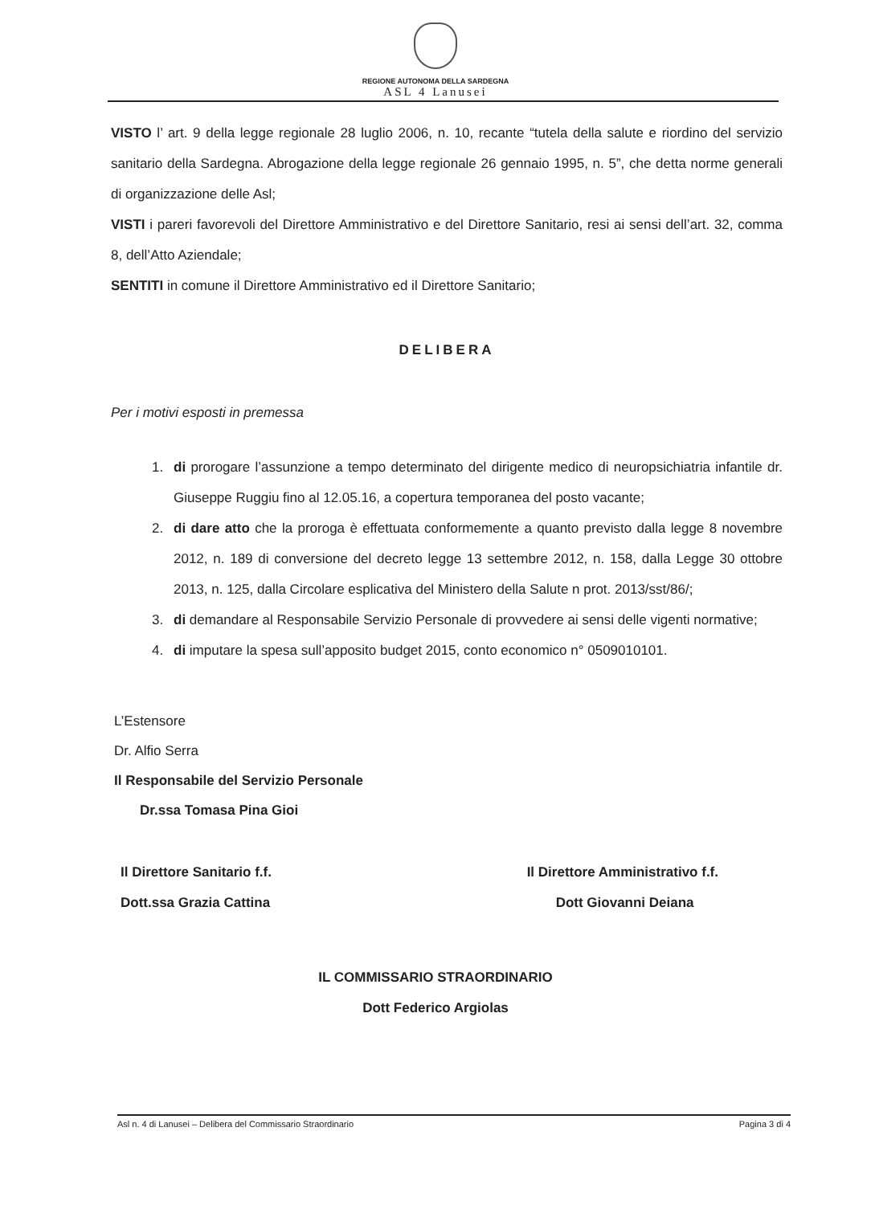REGIONE AUTONOMA DELLA SARDEGNA
ASL 4 Lanusei
VISTO l’ art. 9 della legge regionale 28 luglio 2006, n. 10, recante “tutela della salute e riordino del servizio sanitario della Sardegna. Abrogazione della legge regionale 26 gennaio 1995, n. 5”, che detta norme generali di organizzazione delle Asl;
VISTI i pareri favorevoli del Direttore Amministrativo e del Direttore Sanitario, resi ai sensi dell’art. 32, comma 8, dell’Atto Aziendale;
SENTITI in comune il Direttore Amministrativo ed il Direttore Sanitario;
DELIBERA
Per i motivi esposti in premessa
1. di prorogare l’assunzione a tempo determinato del dirigente medico di neuropsichiatria infantile dr. Giuseppe Ruggiu fino al 12.05.16, a copertura temporanea del posto vacante;
2. di dare atto che la proroga è effettuata conformemente a quanto previsto dalla legge 8 novembre 2012, n. 189 di conversione del decreto legge 13 settembre 2012, n. 158, dalla Legge 30 ottobre 2013, n. 125, dalla Circolare esplicativa del Ministero della Salute n prot. 2013/sst/86/;
3. di demandare al Responsabile Servizio Personale di provvedere ai sensi delle vigenti normative;
4. di imputare la spesa sull’apposito budget 2015, conto economico n° 0509010101.
L’Estensore
Dr. Alfio Serra
Il Responsabile del Servizio Personale
Dr.ssa Tomasa Pina Gioi
Il Direttore Sanitario f.f.
Dott.ssa Grazia Cattina
Il Direttore Amministrativo f.f.
Dott Giovanni Deiana
IL COMMISSARIO STRAORDINARIO
Dott Federico Argiolas
Asl n. 4 di Lanusei – Delibera del Commissario Straordinario Pagina 3 di 4